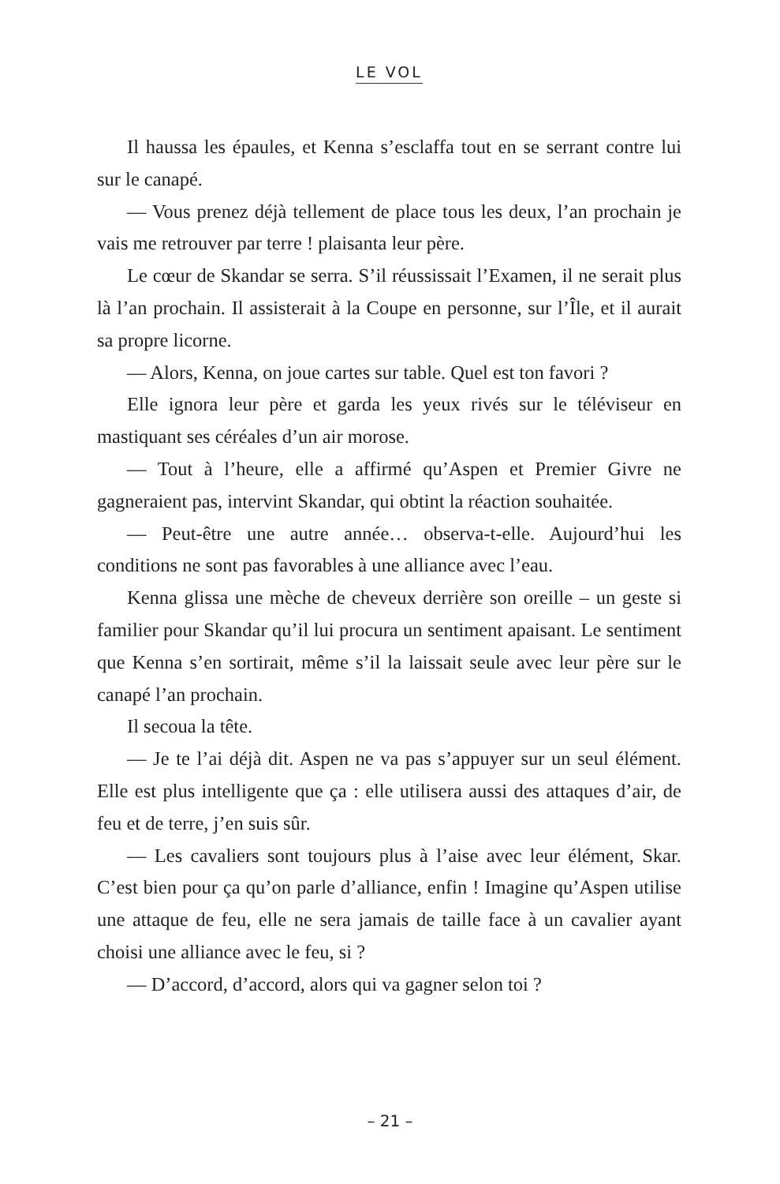LE VOL
Il haussa les épaules, et Kenna s’esclaffa tout en se serrant contre lui sur le canapé.
— Vous prenez déjà tellement de place tous les deux, l’an prochain je vais me retrouver par terre ! plaisanta leur père.
Le cœur de Skandar se serra. S’il réussissait l’Examen, il ne serait plus là l’an prochain. Il assisterait à la Coupe en personne, sur l’Île, et il aurait sa propre licorne.
— Alors, Kenna, on joue cartes sur table. Quel est ton favori ?
Elle ignora leur père et garda les yeux rivés sur le téléviseur en mastiquant ses céréales d’un air morose.
— Tout à l’heure, elle a affirmé qu’Aspen et Premier Givre ne gagneraient pas, intervint Skandar, qui obtint la réaction souhaitée.
— Peut-être une autre année… observa-t-elle. Aujourd’hui les conditions ne sont pas favorables à une alliance avec l’eau.
Kenna glissa une mèche de cheveux derrière son oreille – un geste si familier pour Skandar qu’il lui procura un sentiment apaisant. Le sentiment que Kenna s’en sortirait, même s’il la laissait seule avec leur père sur le canapé l’an prochain.
Il secoua la tête.
— Je te l’ai déjà dit. Aspen ne va pas s’appuyer sur un seul élément. Elle est plus intelligente que ça : elle utilisera aussi des attaques d’air, de feu et de terre, j’en suis sûr.
— Les cavaliers sont toujours plus à l’aise avec leur élément, Skar. C’est bien pour ça qu’on parle d’alliance, enfin ! Imagine qu’Aspen utilise une attaque de feu, elle ne sera jamais de taille face à un cavalier ayant choisi une alliance avec le feu, si ?
— D’accord, d’accord, alors qui va gagner selon toi ?
– 21 –